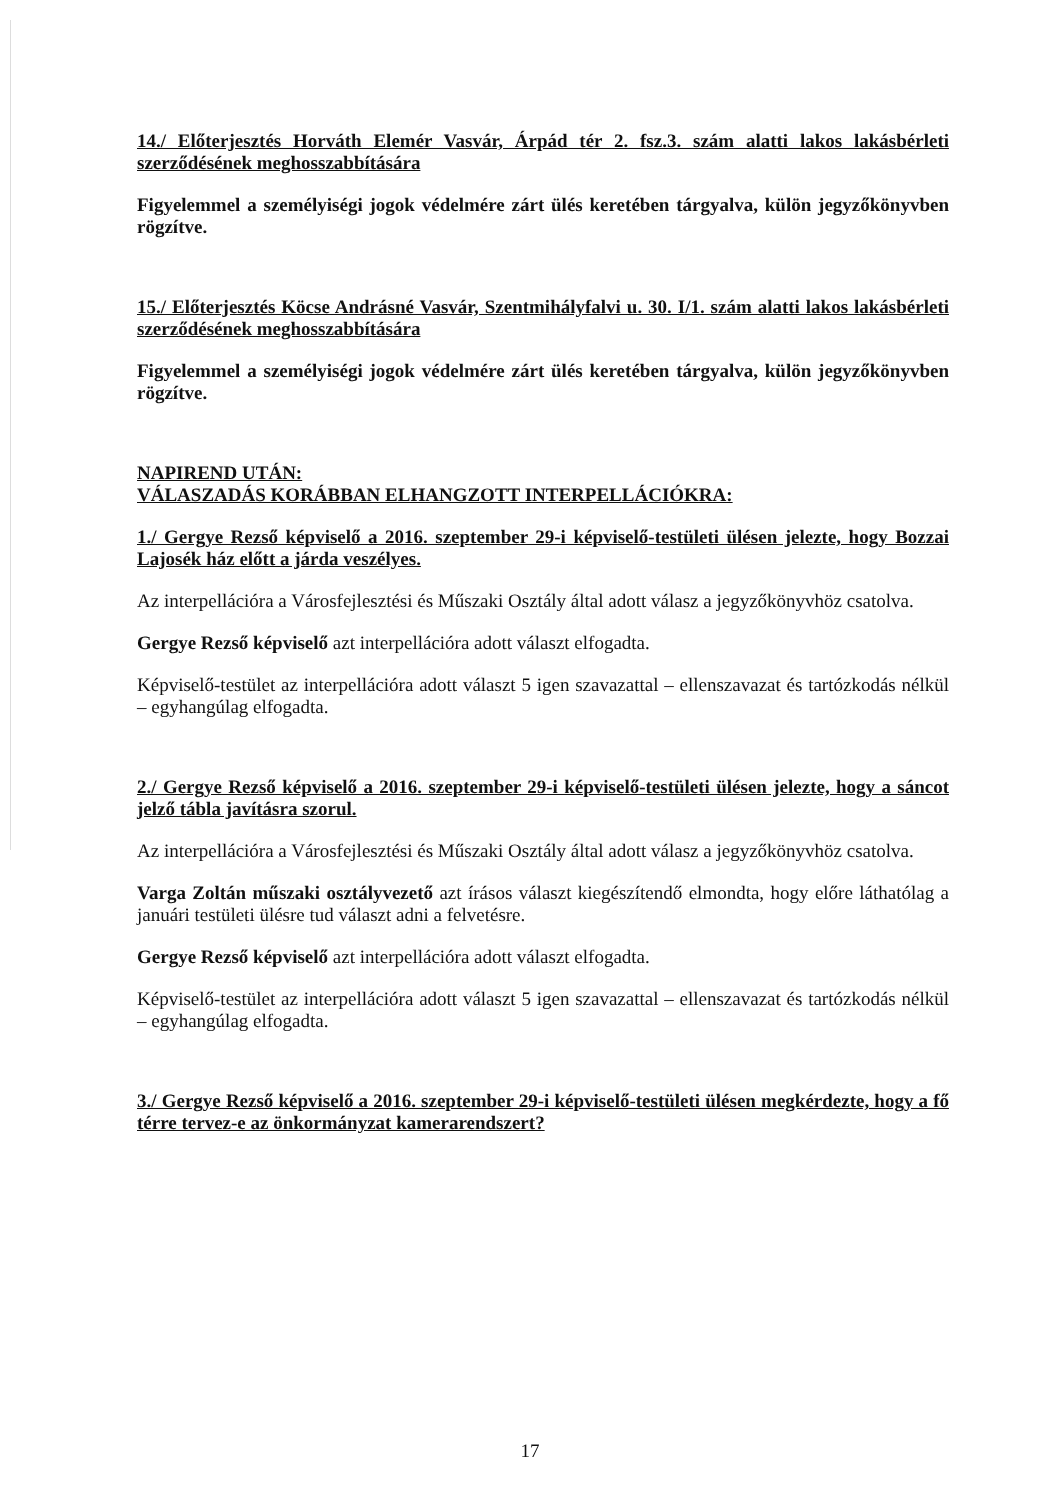14./ Előterjesztés Horváth Elemér Vasvár, Árpád tér 2. fsz.3. szám alatti lakos lakásbérleti szerződésének meghosszabbítására
Figyelemmel a személyiségi jogok védelmére zárt ülés keretében tárgyalva, külön jegyzőkönyvben rögzítve.
15./ Előterjesztés Köcse Andrásné Vasvár, Szentmihályfalvi u. 30. I/1. szám alatti lakos lakásbérleti szerződésének meghosszabbítására
Figyelemmel a személyiségi jogok védelmére zárt ülés keretében tárgyalva, külön jegyzőkönyvben rögzítve.
NAPIREND UTÁN:
VÁLASZADÁS KORÁBBAN ELHANGZOTT INTERPELLÁCIÓKRA:
1./ Gergye Rezső képviselő a 2016. szeptember 29-i képviselő-testületi ülésen jelezte, hogy Bozzai Lajosék ház előtt a járda veszélyes.
Az interpellációra a Városfejlesztési és Műszaki Osztály által adott válasz a jegyzőkönyvhöz csatolva.
Gergye Rezső képviselő azt interpellációra adott választ elfogadta.
Képviselő-testület az interpellációra adott választ 5 igen szavazattal – ellenszavazat és tartózkodás nélkül – egyhangúlag elfogadta.
2./ Gergye Rezső képviselő a 2016. szeptember 29-i képviselő-testületi ülésen jelezte, hogy a sáncot jelző tábla javításra szorul.
Az interpellációra a Városfejlesztési és Műszaki Osztály által adott válasz a jegyzőkönyvhöz csatolva.
Varga Zoltán műszaki osztályvezető azt írásos választ kiegészítendő elmondta, hogy előre láthatólag a januári testületi ülésre tud választ adni a felvetésre.
Gergye Rezső képviselő azt interpellációra adott választ elfogadta.
Képviselő-testület az interpellációra adott választ 5 igen szavazattal – ellenszavazat és tartózkodás nélkül – egyhangúlag elfogadta.
3./ Gergye Rezső képviselő a 2016. szeptember 29-i képviselő-testületi ülésen megkérdezte, hogy a fő térre tervez-e az önkormányzat kamerarendszert?
17